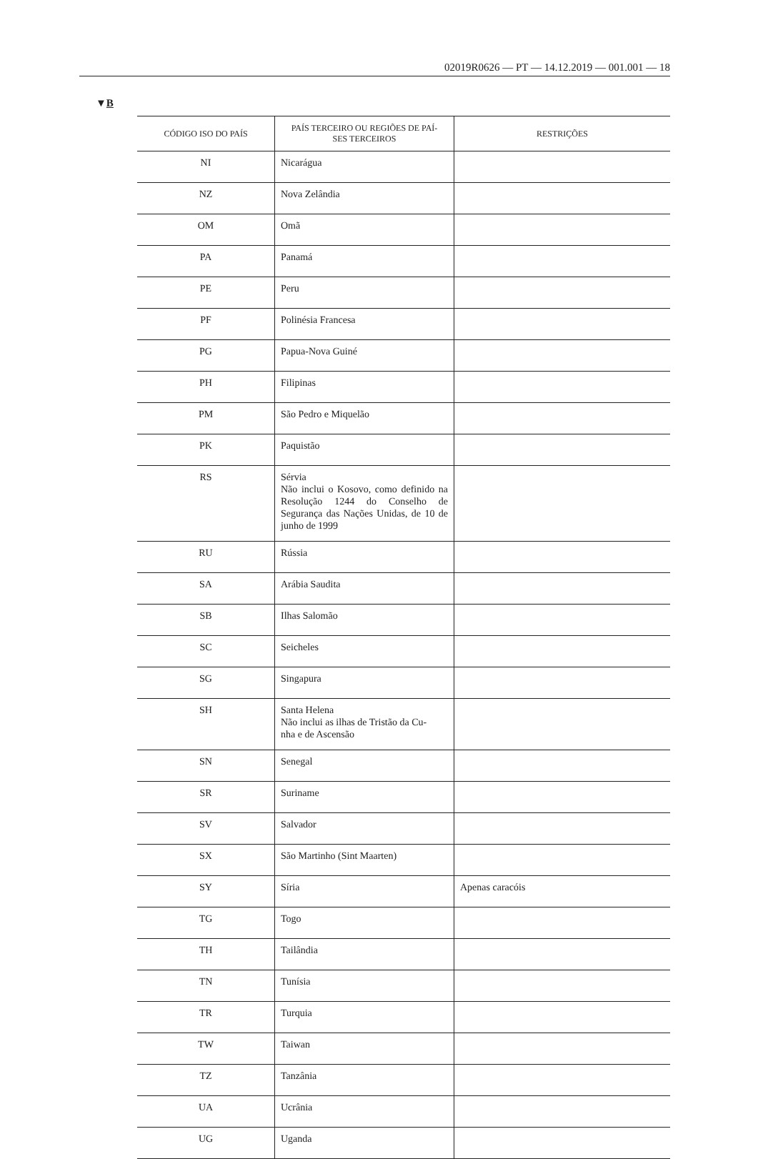02019R0626 — PT — 14.12.2019 — 001.001 — 18
▼B
| CÓDIGO ISO DO PAÍS | PAÍS TERCEIRO OU REGIÕES DE PAÍ- SES TERCEIROS | RESTRIÇÕES |
| --- | --- | --- |
| NI | Nicarágua | |
| NZ | Nova Zelândia | |
| OM | Omã | |
| PA | Panamá | |
| PE | Peru | |
| PF | Polinésia Francesa | |
| PG | Papua-Nova Guiné | |
| PH | Filipinas | |
| PM | São Pedro e Miquelão | |
| PK | Paquistão | |
| RS | Sérvia Não inclui o Kosovo, como definido na Resolução 1244 do Conselho de Segurança das Nações Unidas, de 10 de junho de 1999 | |
| RU | Rússia | |
| SA | Arábia Saudita | |
| SB | Ilhas Salomão | |
| SC | Seicheles | |
| SG | Singapura | |
| SH | Santa Helena Não inclui as ilhas de Tristão da Cu- nha e de Ascensão | |
| SN | Senegal | |
| SR | Suriname | |
| SV | Salvador | |
| SX | São Martinho (Sint Maarten) | |
| SY | Síria | Apenas caracóis |
| TG | Togo | |
| TH | Tailândia | |
| TN | Tunísia | |
| TR | Turquia | |
| TW | Taiwan | |
| TZ | Tanzânia | |
| UA | Ucrânia | |
| UG | Uganda | |